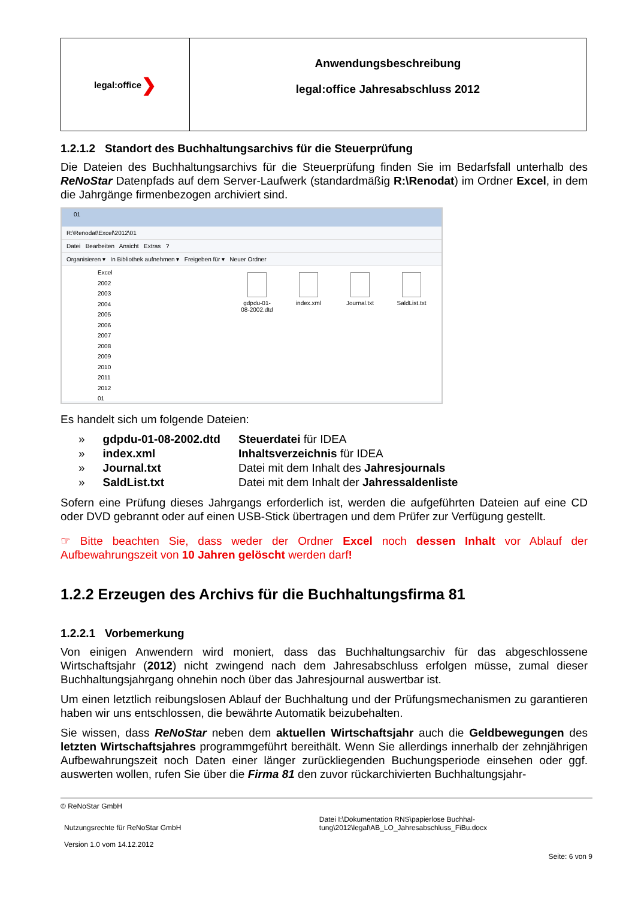legal:office ❯
Anwendungsbeschreibung
legal:office Jahresabschluss 2012
1.2.1.2 Standort des Buchhaltungsarchivs für die Steuerprüfung
Die Dateien des Buchhaltungsarchivs für die Steuerprüfung finden Sie im Bedarfsfall unterhalb des ReNoStar Datenpfads auf dem Server-Laufwerk (standardmäßig R:\Renodat) im Ordner Excel, in dem die Jahrgänge firmenbezogen archiviert sind.
01
R:\Renodat\Excel\2012\01
Datei Bearbeiten Ansicht Extras ?
Organisieren ▾ In Bibliothek aufnehmen ▾ Freigeben für ▾ Neuer Ordner
Excel
2002
2003
2004
2005
2006
2007
2008
2009
2010
2011
2012
01
gdpdu-01-08-2002.dtd
index.xml Journal.txt
SaldList.txt
Es handelt sich um folgende Dateien:
| » | gdpdu-01-08-2002.dtd | Steuerdatei für IDEA |
| » | index.xml | Inhaltsverzeichnis für IDEA |
| » | Journal.txt | Datei mit dem Inhalt des Jahresjournals |
| » | SaldList.txt | Datei mit dem Inhalt der Jahressaldenliste |
Sofern eine Prüfung dieses Jahrgangs erforderlich ist, werden die aufgeführten Dateien auf eine CD oder DVD gebrannt oder auf einen USB-Stick übertragen und dem Prüfer zur Verfügung gestellt.
☞ Bitte beachten Sie, dass weder der Ordner Excel noch dessen Inhalt vor Ablauf der Aufbewahrungszeit von 10 Jahren gelöscht werden darf!
1.2.2 Erzeugen des Archivs für die Buchhaltungsfirma 81
1.2.2.1 Vorbemerkung
Von einigen Anwendern wird moniert, dass das Buchhaltungsarchiv für das abgeschlossene Wirtschaftsjahr (2012) nicht zwingend nach dem Jahresabschluss erfolgen müsse, zumal dieser Buchhaltungsjahrgang ohnehin noch über das Jahresjournal auswertbar ist.
Um einen letztlich reibungslosen Ablauf der Buchhaltung und der Prüfungsmechanismen zu garantieren haben wir uns entschlossen, die bewährte Automatik beizubehalten.
Sie wissen, dass ReNoStar neben dem aktuellen Wirtschaftsjahr auch die Geldbewegungen des letzten Wirtschaftsjahres programmgeführt bereithält. Wenn Sie allerdings innerhalb der zehnjährigen Aufbewahrungszeit noch Daten einer länger zurückliegenden Buchungsperiode einsehen oder ggf. auswerten wollen, rufen Sie über die Firma 81 den zuvor rückarchivierten Buchhaltungsjahr-
© ReNoStar GmbH
Nutzungsrechte für ReNoStar GmbH
Version 1.0 vom 14.12.2012
Datei I:\Dokumentation RNS\papierlose Buchhal-
tung\2012\legal\AB_LO_Jahresabschluss_FiBu.docx
Seite: 6 von 9